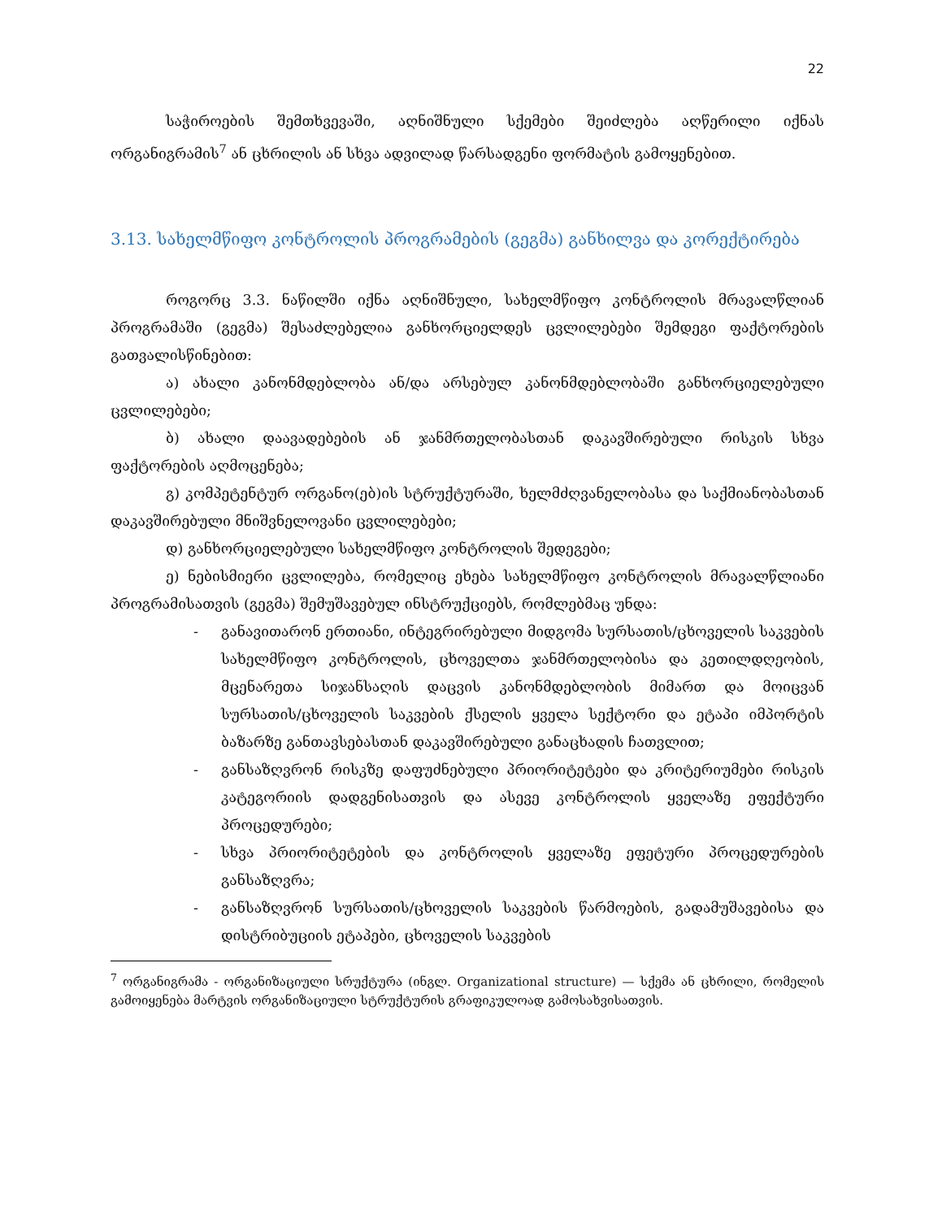22
საჭიროების შემთხვევაში, აღნიშნული სქემები შეიძლება აღწერილი იქნას ორგანიგრამის<sup>7</sup> ან ცხრილის ან სხვა ადვილად წარსადგენი ფორმატის გამოყენებით.
3.13. სახელმწიფო კონტროლის პროგრამების (გეგმა) განხილვა და კორექტირება
როგორც 3.3. ნაწილში იქნა აღნიშნული, სახელმწიფო კონტროლის მრავალწლიან პროგრამაში (გეგმა) შესაძლებელია განხორციელდეს ცვლილებები შემდეგი ფაქტორების გათვალისწინებით:
ა) ახალი კანონმდებლობა ან/და არსებულ კანონმდებლობაში განხორციელებული ცვლილებები;
ბ) ახალი დაავადებების ან ჯანმრთელობასთან დაკავშირებული რისკის სხვა ფაქტორების აღმოცენება;
გ) კომპეტენტურ ორგანო(ებ)ის სტრუქტურაში, ხელმძღვანელობასა და საქმიანობასთან დაკავშირებული მნიშვნელოვანი ცვლილებები;
დ) განხორციელებული სახელმწიფო კონტროლის შედეგები;
ე) ნებისმიერი ცვლილება, რომელიც ეხება სახელმწიფო კონტროლის მრავალწლიანი პროგრამისათვის (გეგმა) შემუშავებულ ინსტრუქციებს, რომლებმაც უნდა:
- განავითარონ ერთიანი, ინტეგრირებული მიდგომა სურსათის/ცხოველის საკვების სახელმწიფო კონტროლის, ცხოველთა ჯანმრთელობისა და კეთილდღეობის, მცენარეთა სიჯანსაღის დაცვის კანონმდებლობის მიმართ და მოიცვან სურსათის/ცხოველის საკვების ქსელის ყველა სექტორი და ეტაპი იმპორტის ბაზარზე განთავსებასთან დაკავშირებული განაცხადის ჩათვლით;
- განსაზღვრონ რისკზე დაფუძნებული პრიორიტეტები და კრიტერიუმები რისკის კატეგორიის დადგენისათვის და ასევე კონტროლის ყველაზე ეფექტური პროცედურები;
- სხვა პრიორიტეტების და კონტროლის ყველაზე ეფეტური პროცედურების განსაზღვრა;
- განსაზღვრონ სურსათის/ცხოველის საკვების წარმოების, გადამუშავებისა და დისტრიბუციის ეტაპები, ცხოველის საკვების
<sup>7</sup> ორგანიგრამა - ორგანიზაციული სრუქტურა (ინგლ. Organizational structure) — სქემა ან ცხრილი, რომელის გამოიყენება მარტვის ორგანიზაციული სტრუქტურის გრაფიკულოად გამოსახვისათვის.